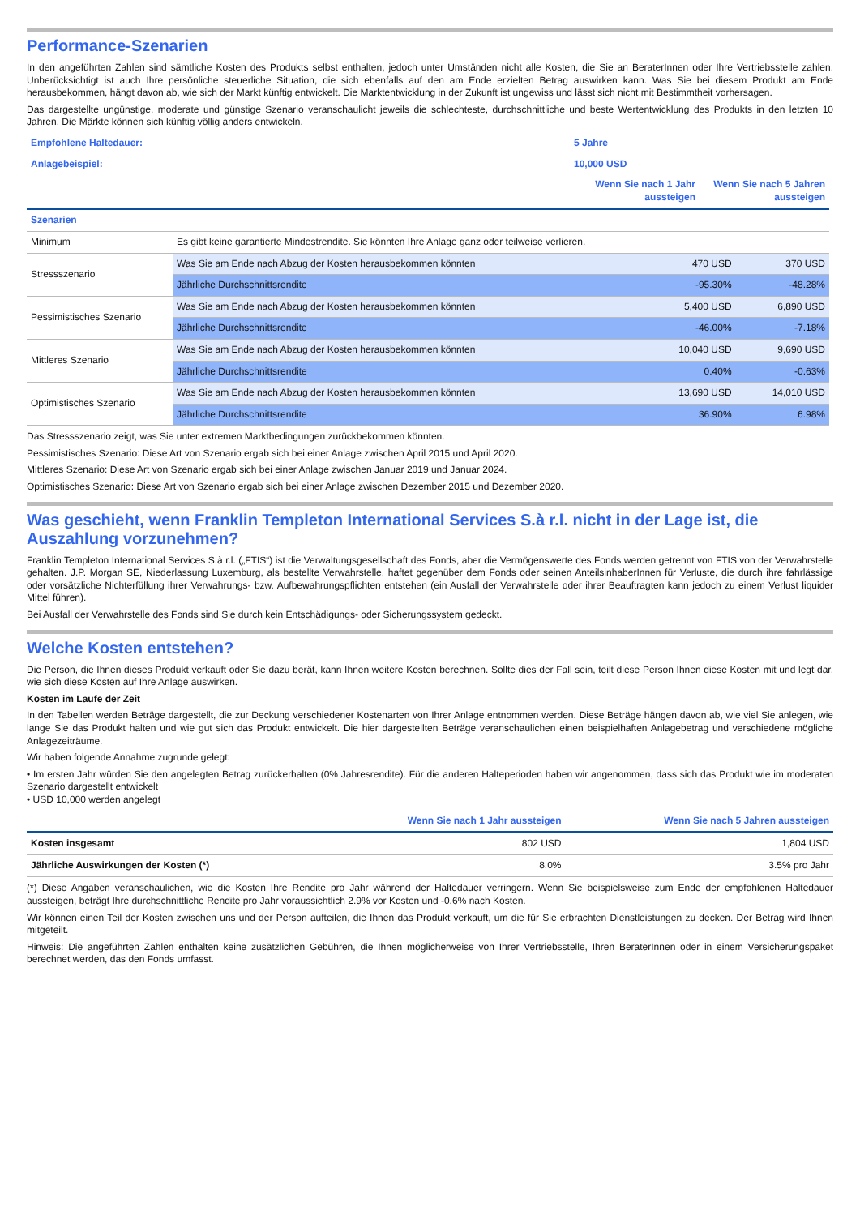Performance-Szenarien
In den angeführten Zahlen sind sämtliche Kosten des Produkts selbst enthalten, jedoch unter Umständen nicht alle Kosten, die Sie an BeraterInnen oder Ihre Vertriebsstelle zahlen. Unberücksichtigt ist auch Ihre persönliche steuerliche Situation, die sich ebenfalls auf den am Ende erzielten Betrag auswirken kann. Was Sie bei diesem Produkt am Ende herausbekommen, hängt davon ab, wie sich der Markt künftig entwickelt. Die Marktentwicklung in der Zukunft ist ungewiss und lässt sich nicht mit Bestimmtheit vorhersagen.
Das dargestellte ungünstige, moderate und günstige Szenario veranschaulicht jeweils die schlechteste, durchschnittliche und beste Wertentwicklung des Produkts in den letzten 10 Jahren. Die Märkte können sich künftig völlig anders entwickeln.
| Empfohlene Haltedauer: | 5 Jahre | |
| Anlagebeispiel: | 10,000 USD | |
| | Wenn Sie nach 1 Jahr aussteigen | Wenn Sie nach 5 Jahren aussteigen |
| Szenarien | | | |
| Minimum | Es gibt keine garantierte Mindestrendite. Sie könnten Ihre Anlage ganz oder teilweise verlieren. | | |
| Stressszenario | Was Sie am Ende nach Abzug der Kosten herausbekommen könnten | 470 USD | 370 USD |
| | Jährliche Durchschnittsrendite | -95.30% | -48.28% |
| Pessimistisches Szenario | Was Sie am Ende nach Abzug der Kosten herausbekommen könnten | 5,400 USD | 6,890 USD |
| | Jährliche Durchschnittsrendite | -46.00% | -7.18% |
| Mittleres Szenario | Was Sie am Ende nach Abzug der Kosten herausbekommen könnten | 10,040 USD | 9,690 USD |
| | Jährliche Durchschnittsrendite | 0.40% | -0.63% |
| Optimistisches Szenario | Was Sie am Ende nach Abzug der Kosten herausbekommen könnten | 13,690 USD | 14,010 USD |
| | Jährliche Durchschnittsrendite | 36.90% | 6.98% |
Das Stressszenario zeigt, was Sie unter extremen Marktbedingungen zurückbekommen könnten.
Pessimistisches Szenario: Diese Art von Szenario ergab sich bei einer Anlage zwischen April 2015 und April 2020.
Mittleres Szenario: Diese Art von Szenario ergab sich bei einer Anlage zwischen Januar 2019 und Januar 2024.
Optimistisches Szenario: Diese Art von Szenario ergab sich bei einer Anlage zwischen Dezember 2015 und Dezember 2020.
Was geschieht, wenn Franklin Templeton International Services S.à r.l. nicht in der Lage ist, die Auszahlung vorzunehmen?
Franklin Templeton International Services S.à r.l. („FTIS“) ist die Verwaltungsgesellschaft des Fonds, aber die Vermögenswerte des Fonds werden getrennt von FTIS von der Verwahrstelle gehalten. J.P. Morgan SE, Niederlassung Luxemburg, als bestellte Verwahrstelle, haftet gegenüber dem Fonds oder seinen AnteilsinhaberInnen für Verluste, die durch ihre fahrlässige oder vorsätzliche Nichterfüllung ihrer Verwahrungs- bzw. Aufbewahrungspflichten entstehen (ein Ausfall der Verwahrstelle oder ihrer Beauftragten kann jedoch zu einem Verlust liquider Mittel führen).
Bei Ausfall der Verwahrstelle des Fonds sind Sie durch kein Entschädigungs- oder Sicherungssystem gedeckt.
Welche Kosten entstehen?
Die Person, die Ihnen dieses Produkt verkauft oder Sie dazu berät, kann Ihnen weitere Kosten berechnen. Sollte dies der Fall sein, teilt diese Person Ihnen diese Kosten mit und legt dar, wie sich diese Kosten auf Ihre Anlage auswirken.
Kosten im Laufe der Zeit
In den Tabellen werden Beträge dargestellt, die zur Deckung verschiedener Kostenarten von Ihrer Anlage entnommen werden. Diese Beträge hängen davon ab, wie viel Sie anlegen, wie lange Sie das Produkt halten und wie gut sich das Produkt entwickelt. Die hier dargestellten Beträge veranschaulichen einen beispielhaften Anlagebetrag und verschiedene mögliche Anlagezeiträume.
Wir haben folgende Annahme zugrunde gelegt:
• Im ersten Jahr würden Sie den angelegten Betrag zurückerhalten (0% Jahresrendite). Für die anderen Halteperioden haben wir angenommen, dass sich das Produkt wie im moderaten Szenario dargestellt entwickelt
• USD 10,000 werden angelegt
| | Wenn Sie nach 1 Jahr aussteigen | Wenn Sie nach 5 Jahren aussteigen |
| Kosten insgesamt | 802 USD | 1,804 USD |
| Jährliche Auswirkungen der Kosten (*) | 8.0% | 3.5% pro Jahr |
(*) Diese Angaben veranschaulichen, wie die Kosten Ihre Rendite pro Jahr während der Haltedauer verringern. Wenn Sie beispielsweise zum Ende der empfohlenen Haltedauer aussteigen, beträgt Ihre durchschnittliche Rendite pro Jahr voraussichtlich 2.9% vor Kosten und -0.6% nach Kosten.
Wir können einen Teil der Kosten zwischen uns und der Person aufteilen, die Ihnen das Produkt verkauft, um die für Sie erbrachten Dienstleistungen zu decken. Der Betrag wird Ihnen mitgeteilt.
Hinweis: Die angeführten Zahlen enthalten keine zusätzlichen Gebühren, die Ihnen möglicherweise von Ihrer Vertriebsstelle, Ihren BeraterInnen oder in einem Versicherungspaket berechnet werden, das den Fonds umfasst.